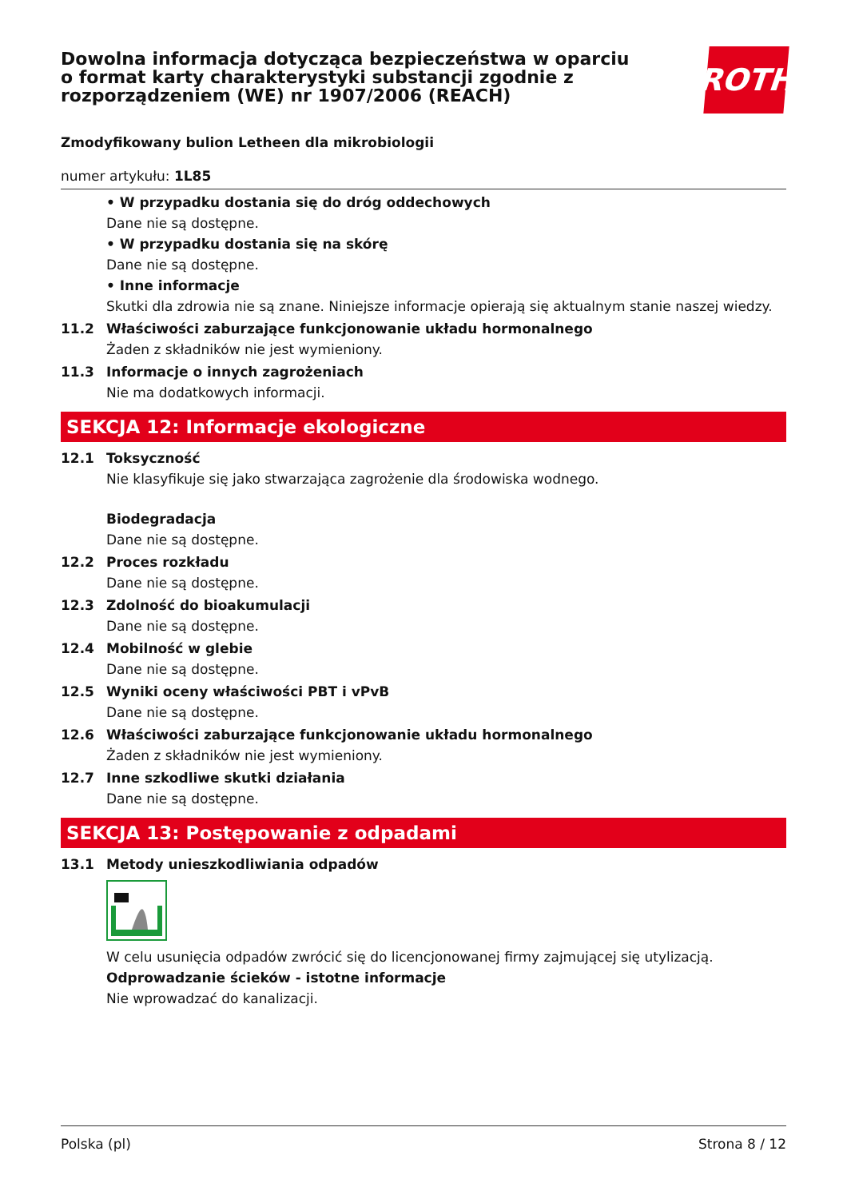Dowolna informacja dotycząca bezpieczeństwa w oparciu
o format karty charakterystyki substancji zgodnie z
rozporządzeniem (WE) nr 1907/2006 (REACH)
ROTH
Zmodyfikowany bulion Letheen dla mikrobiologii
numer artykułu: 1L85
• W przypadku dostania się do dróg oddechowych
Dane nie są dostępne.
• W przypadku dostania się na skórę
Dane nie są dostępne.
• Inne informacje
Skutki dla zdrowia nie są znane. Niniejsze informacje opierają się aktualnym stanie naszej wiedzy.
11.2 Właściwości zaburzające funkcjonowanie układu hormonalnego
Żaden z składników nie jest wymieniony.
11.3 Informacje o innych zagrożeniach
Nie ma dodatkowych informacji.
SEKCJA 12: Informacje ekologiczne
12.1 Toksyczność
Nie klasyfikuje się jako stwarzająca zagrożenie dla środowiska wodnego.
Biodegradacja
Dane nie są dostępne.
12.2 Proces rozkładu
Dane nie są dostępne.
12.3 Zdolność do bioakumulacji
Dane nie są dostępne.
12.4 Mobilność w glebie
Dane nie są dostępne.
12.5 Wyniki oceny właściwości PBT i vPvB
Dane nie są dostępne.
12.6 Właściwości zaburzające funkcjonowanie układu hormonalnego
Żaden z składników nie jest wymieniony.
12.7 Inne szkodliwe skutki działania
Dane nie są dostępne.
SEKCJA 13: Postępowanie z odpadami
13.1 Metody unieszkodliwiania odpadów
W celu usunięcia odpadów zwrócić się do licencjonowanej firmy zajmującej się utylizacją.
Odprowadzanie ścieków - istotne informacje
Nie wprowadzać do kanalizacji.
Polska (pl) Strona 8 / 12